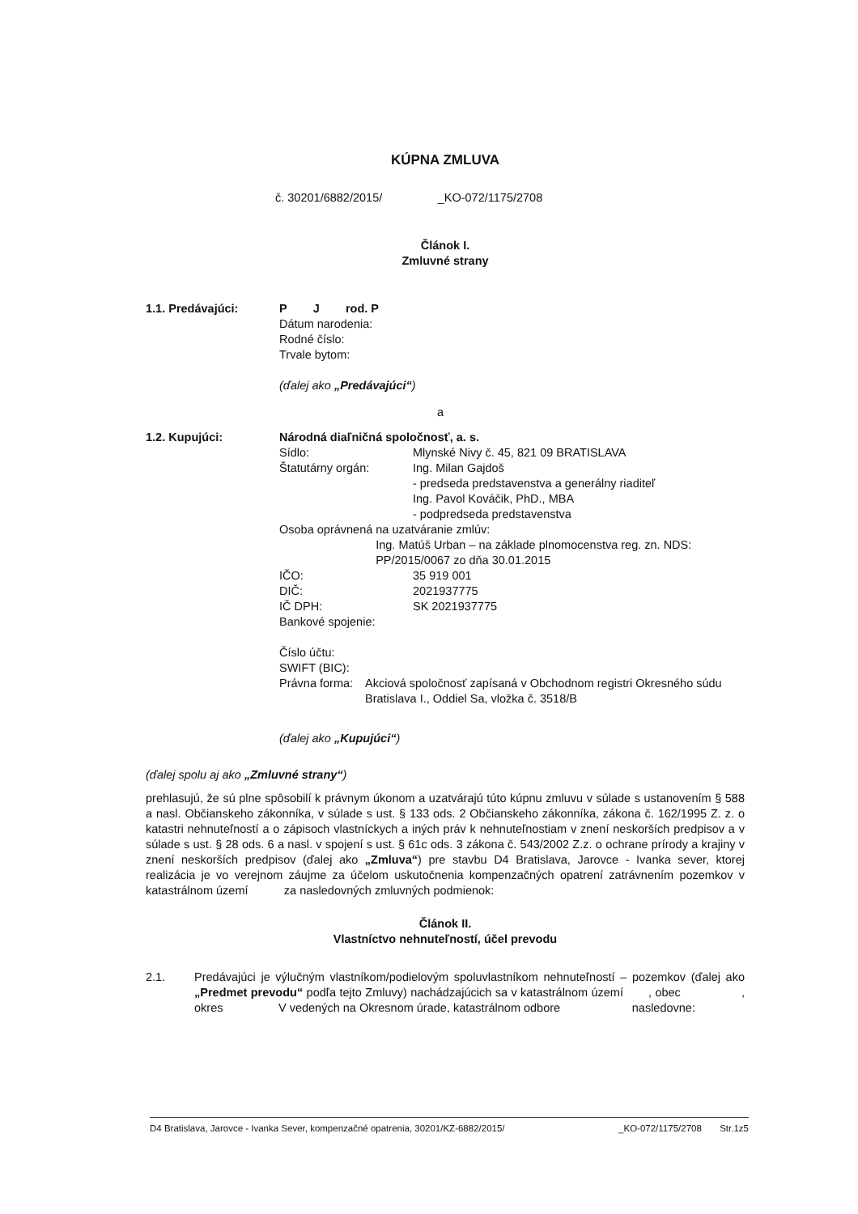KÚPNA ZMLUVA
č. 30201/6882/2015/ _KO-072/1175/2708
Článok I.
Zmluvné strany
1.1. Predávajúci: P J rod. P
Dátum narodenia:
Rodné číslo:
Trvale bytom:
(ďalej ako „Predávajúci“)
a
1.2. Kupujúci: Národná diaľničná spoločnosť, a. s.
Sídlo: Mlynské Nivy č. 45, 821 09 BRATISLAVA
Štatutárny orgán: Ing. Milan Gajdoš
- predseda predstavenstva a generálny riaditeľ
Ing. Pavol Kováčik, PhD., MBA
- podpredseda predstavenstva
Osoba oprávnená na uzatváranie zmlúv:
Ing. Matúš Urban – na základe plnomocenstva reg. zn. NDS: PP/2015/0067 zo dňa 30.01.2015
IČO: 35 919 001
DIČ: 2021937775
IČ DPH: SK 2021937775
Bankové spojenie:
Číslo účtu:
SWIFT (BIC):
Právna forma: Akciová spoločnosť zapísaná v Obchodnom registri Okresného súdu Bratislava I., Oddiel Sa, vložka č. 3518/B
(ďalej ako „Kupujúci“)
(ďalej spolu aj ako „Zmluvné strany“)
prehlasujú, že sú plne spôsobilí k právnym úkonom a uzatvárajú túto kúpnu zmluvu v súlade s ustanovením § 588 a nasl. Občianskeho zákonníka, v súlade s ust. § 133 ods. 2 Občianskeho zákonníka, zákona č. 162/1995 Z. z. o katastri nehnuteľností a o zápisoch vlastníckych a iných práv k nehnuteľnostiam v znení neskorších predpisov a v súlade s ust. § 28 ods. 6 a nasl. v spojení s ust. § 61c ods. 3 zákona č. 543/2002 Z.z. o ochrane prírody a krajiny v znení neskorších predpisov (ďalej ako „Zmluva“) pre stavbu D4 Bratislava, Jarovce - Ivanka sever, ktorej realizácia je vo verejnom záujme za účelom uskutočnenia kompenzačných opatrení zatrávnením pozemkov v katastrálnom území za nasledovných zmluvných podmienok:
Článok II.
Vlastníctvo nehnuteľností, účel prevodu
2.1. Predávajúci je výlučným vlastníkom/podielovým spoluvlastníkom nehnuteľností – pozemkov (ďalej ako „Predmet prevodu“ podľa tejto Zmluvy) nachádzajúcich sa v katastrálnom území , obec , okres V vedených na Okresnom úrade, katastrálnom odbore nasledovne:
D4 Bratislava, Jarovce - Ivanka Sever, kompenzačné opatrenia, 30201/KZ-6882/2015/ _KO-072/1175/2708 Str.1z5